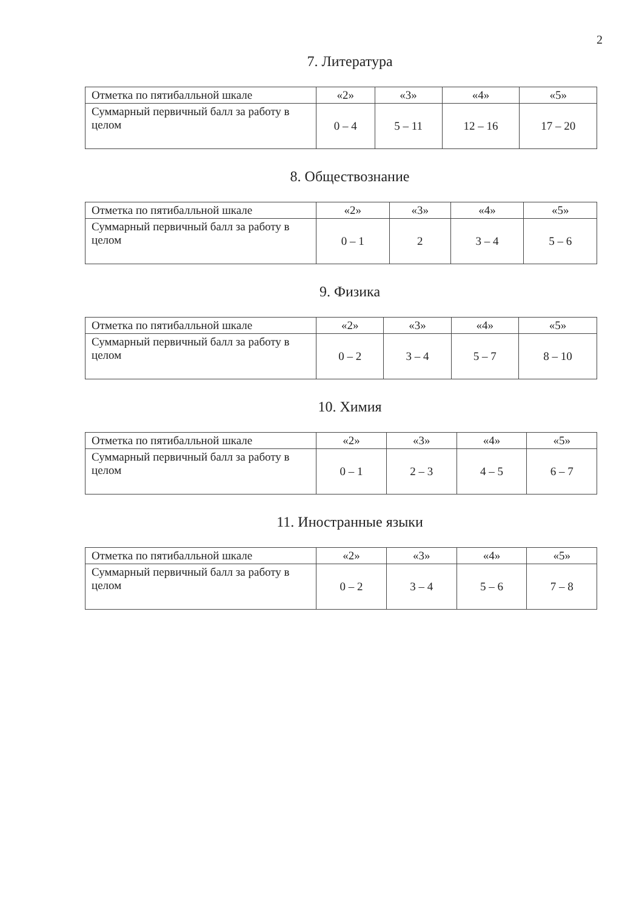2
7. Литература
| Отметка по пятибалльной шкале | «2» | «3» | «4» | «5» |
| Суммарный первичный балл за работу в целом | 0 – 4 | 5 – 11 | 12 – 16 | 17 – 20 |
8. Обществознание
| Отметка по пятибалльной шкале | «2» | «3» | «4» | «5» |
| Суммарный первичный балл за работу в целом | 0 – 1 | 2 | 3 – 4 | 5 – 6 |
9. Физика
| Отметка по пятибалльной шкале | «2» | «3» | «4» | «5» |
| Суммарный первичный балл за работу в целом | 0 – 2 | 3 – 4 | 5 – 7 | 8 – 10 |
10. Химия
| Отметка по пятибалльной шкале | «2» | «3» | «4» | «5» |
| Суммарный первичный балл за работу в целом | 0 – 1 | 2 – 3 | 4 – 5 | 6 – 7 |
11. Иностранные языки
| Отметка по пятибалльной шкале | «2» | «3» | «4» | «5» |
| Суммарный первичный балл за работу в целом | 0 – 2 | 3 – 4 | 5 – 6 | 7 – 8 |